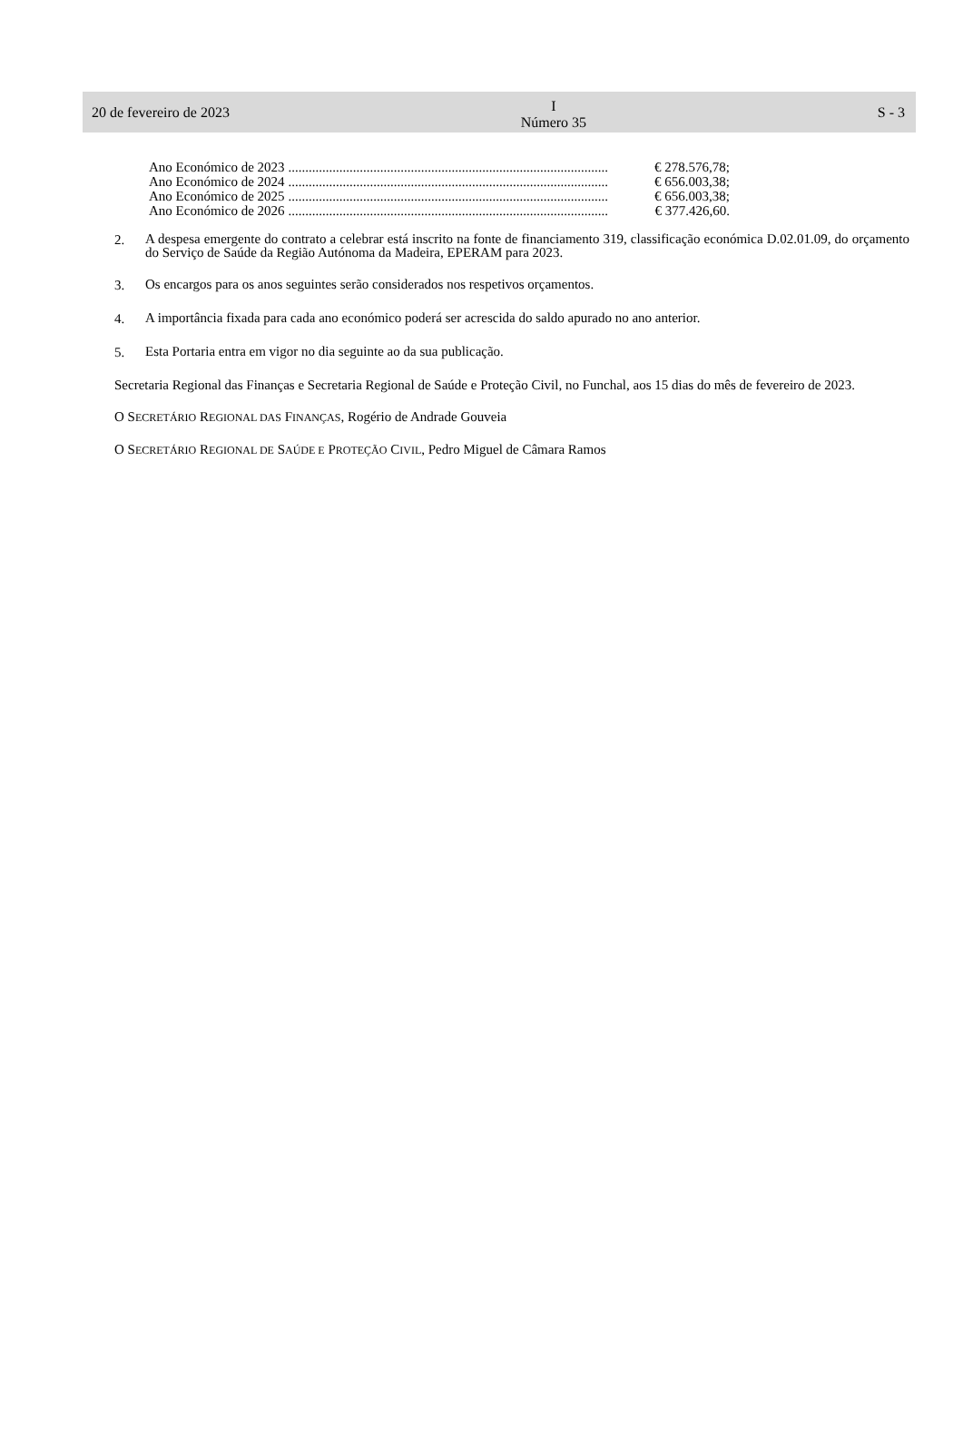20 de fevereiro de 2023 I
Número 35 S - 3
Ano Económico de 2023.............................................................................................. € 278.576,78;
Ano Económico de 2024.............................................................................................. € 656.003,38;
Ano Económico de 2025.............................................................................................. € 656.003,38;
Ano Económico de 2026.............................................................................................. € 377.426,60.
2.
A despesa emergente do contrato a celebrar está inscrito na fonte de financiamento 319, classificação económica D.02.01.09, do orçamento do Serviço de Saúde da Região Autónoma da Madeira, EPERAM para 2023.
3.
Os encargos para os anos seguintes serão considerados nos respetivos orçamentos.
4.
A importância fixada para cada ano económico poderá ser acrescida do saldo apurado no ano anterior.
5.
Esta Portaria entra em vigor no dia seguinte ao da sua publicação.
Secretaria Regional das Finanças e Secretaria Regional de Saúde e Proteção Civil, no Funchal, aos 15 dias do mês de fevereiro de 2023.
O SECRETÁRIO REGIONAL DAS FINANÇAS, Rogério de Andrade Gouveia
O SECRETÁRIO REGIONAL DE SAÚDE E PROTEÇÃO CIVIL, Pedro Miguel de Câmara Ramos